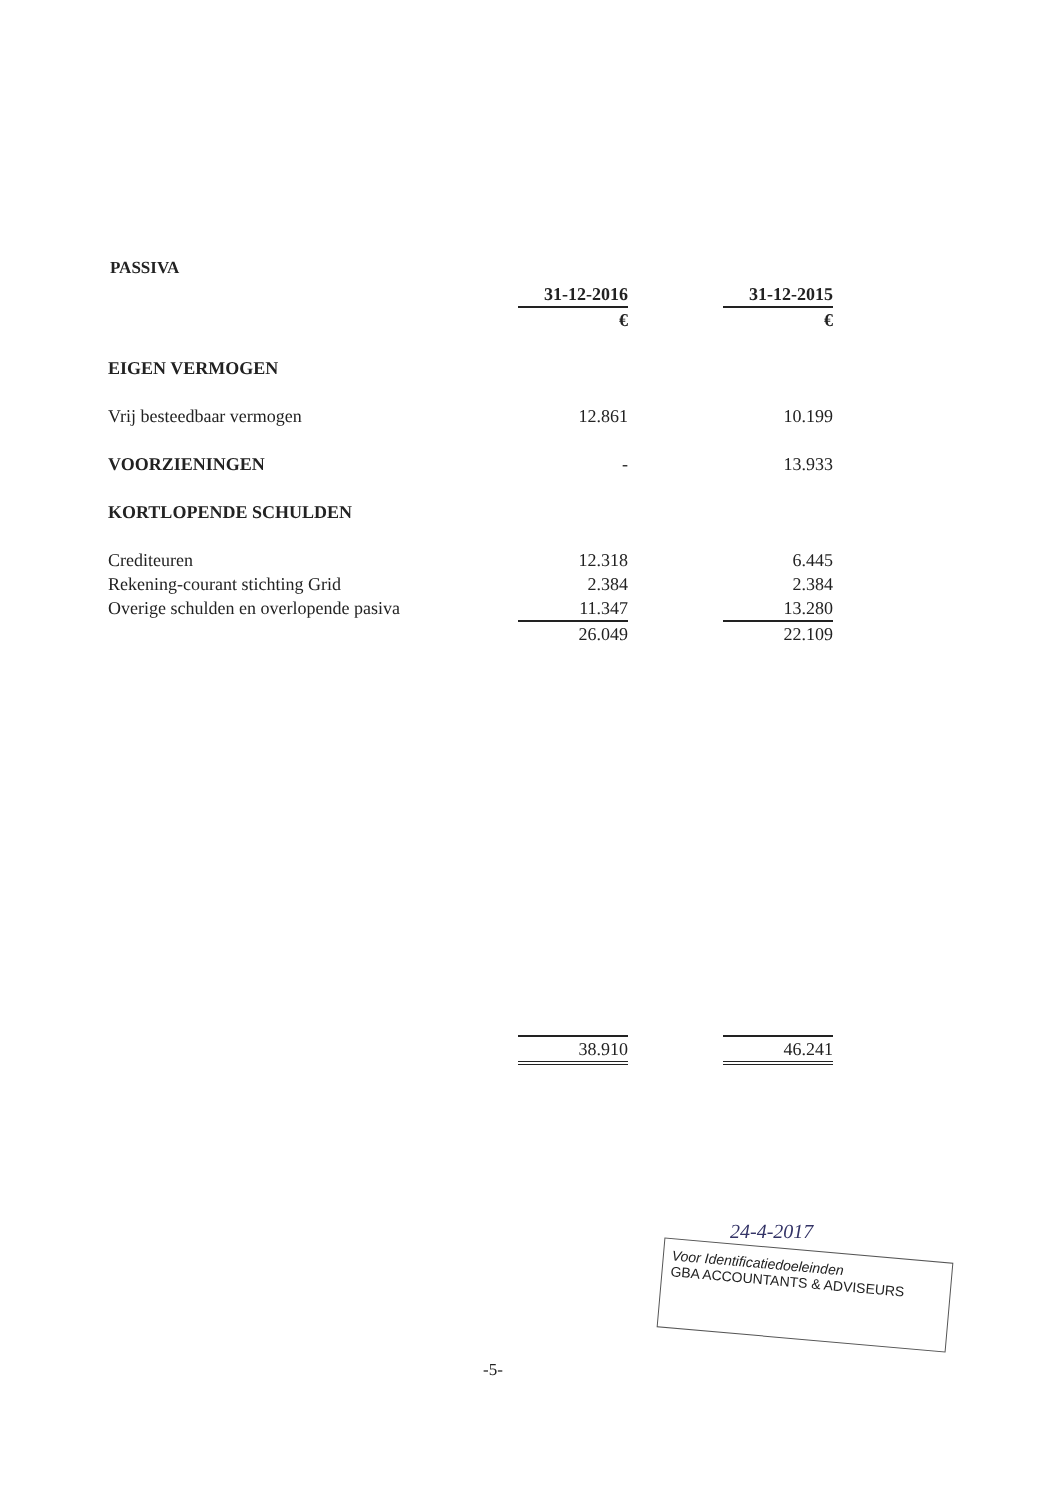PASSIVA
| | 31-12-2016 | | 31-12-2015 |
| --- | --- | --- | --- |
| | € | | € |
| EIGEN VERMOGEN | | | |
| Vrij besteedbaar vermogen | 12.861 | | 10.199 |
| VOORZIENINGEN | - | | 13.933 |
| KORTLOPENDE SCHULDEN | | | |
| Crediteuren | 12.318 | | 6.445 |
| Rekening-courant stichting Grid | 2.384 | | 2.384 |
| Overige schulden en overlopende pasiva | 11.347 | | 13.280 |
| | 26.049 | | 22.109 |
| | 38.910 | | 46.241 |
24-4-2017
Voor Identificatiedoeleinden
GBA ACCOUNTANTS & ADVISEURS
-5-